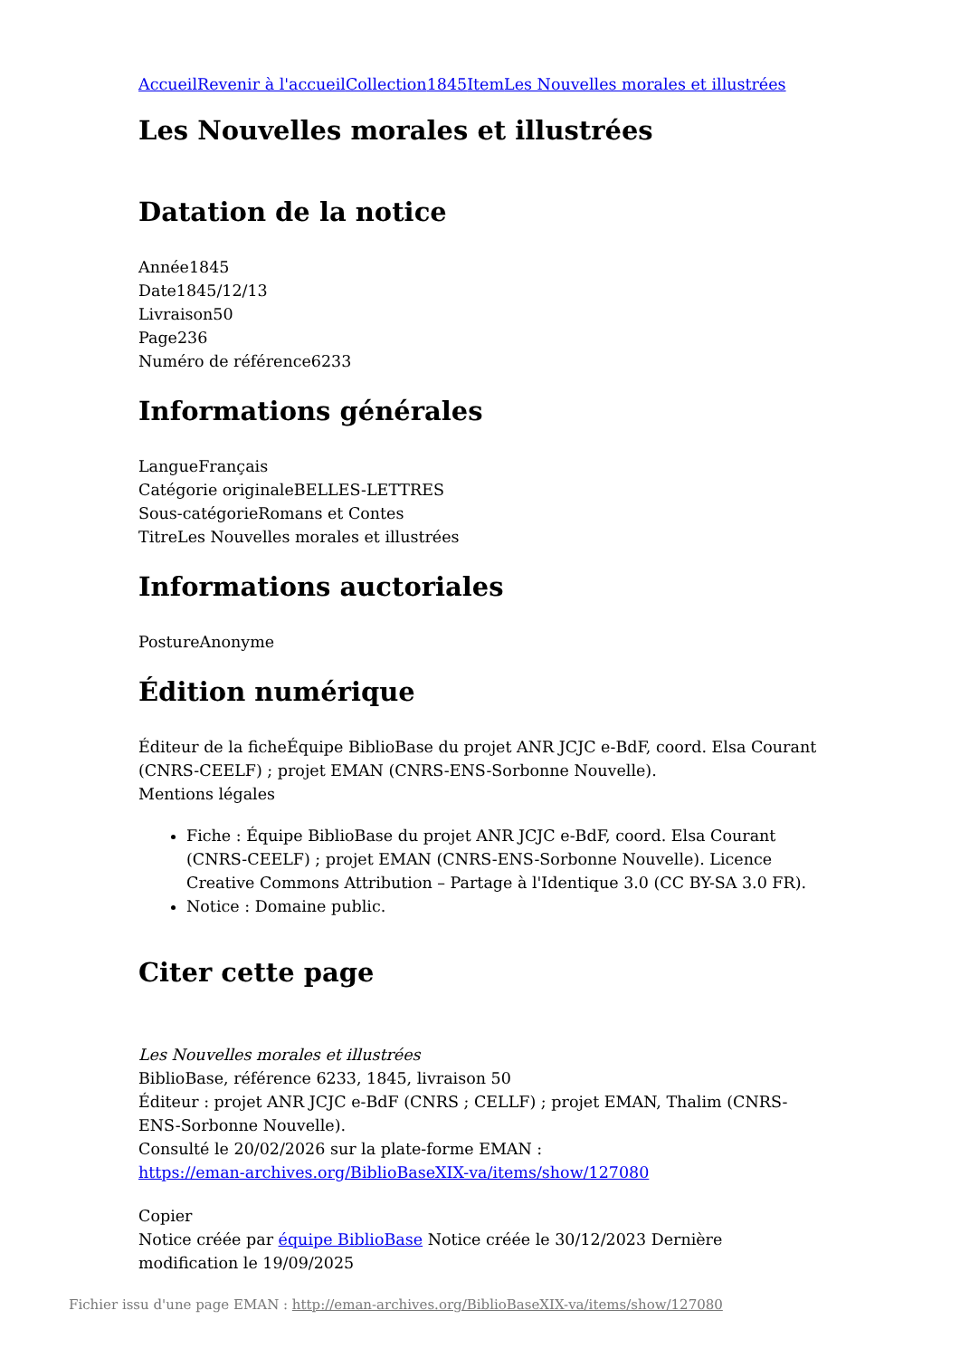Accueil Revenir à l'accueil Collection 1845 Item Les Nouvelles morales et illustrées
Les Nouvelles morales et illustrées
Datation de la notice
Année1845
Date1845/12/13
Livraison50
Page236
Numéro de référence6233
Informations générales
LangueFrançais
Catégorie originaleBELLES-LETTRES
Sous-catégorieRomans et Contes
TitreLes Nouvelles morales et illustrées
Informations auctoriales
PostureAnonyme
Édition numérique
Éditeur de la ficheÉquipe BiblioBase du projet ANR JCJC e-BdF, coord. Elsa Courant (CNRS-CEELF) ; projet EMAN (CNRS-ENS-Sorbonne Nouvelle).
Mentions légales
Fiche : Équipe BiblioBase du projet ANR JCJC e-BdF, coord. Elsa Courant (CNRS-CEELF) ; projet EMAN (CNRS-ENS-Sorbonne Nouvelle). Licence Creative Commons Attribution – Partage à l'Identique 3.0 (CC BY-SA 3.0 FR).
Notice : Domaine public.
Citer cette page
Les Nouvelles morales et illustrées
BiblioBase, référence 6233, 1845, livraison 50
Éditeur : projet ANR JCJC e-BdF (CNRS ; CELLF) ; projet EMAN, Thalim (CNRS-ENS-Sorbonne Nouvelle).
Consulté le 20/02/2026 sur la plate-forme EMAN :
https://eman-archives.org/BiblioBaseXIX-va/items/show/127080
Copier
Notice créée par équipe BiblioBase Notice créée le 30/12/2023 Dernière modification le 19/09/2025
Fichier issu d'une page EMAN : http://eman-archives.org/BiblioBaseXIX-va/items/show/127080